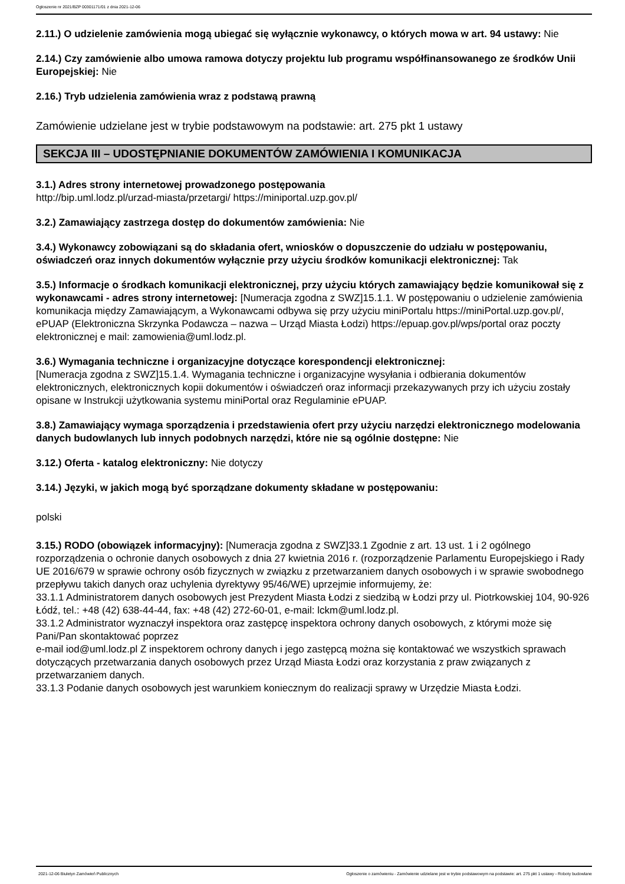Ogłoszenie nr 2021/BZP 00301171/01 z dnia 2021-12-06
2.11.) O udzielenie zamówienia mogą ubiegać się wyłącznie wykonawcy, o których mowa w art. 94 ustawy: Nie
2.14.) Czy zamówienie albo umowa ramowa dotyczy projektu lub programu współfinansowanego ze środków Unii Europejskiej: Nie
2.16.) Tryb udzielenia zamówienia wraz z podstawą prawną
Zamówienie udzielane jest w trybie podstawowym na podstawie: art. 275 pkt 1 ustawy
SEKCJA III – UDOSTĘPNIANIE DOKUMENTÓW ZAMÓWIENIA I KOMUNIKACJA
3.1.) Adres strony internetowej prowadzonego postępowania
http://bip.uml.lodz.pl/urzad-miasta/przetargi/ https://miniportal.uzp.gov.pl/
3.2.) Zamawiający zastrzega dostęp do dokumentów zamówienia: Nie
3.4.) Wykonawcy zobowiązani są do składania ofert, wniosków o dopuszczenie do udziału w postępowaniu, oświadczeń oraz innych dokumentów wyłącznie przy użyciu środków komunikacji elektronicznej: Tak
3.5.) Informacje o środkach komunikacji elektronicznej, przy użyciu których zamawiający będzie komunikował się z wykonawcami - adres strony internetowej: [Numeracja zgodna z SWZ]15.1.1. W postępowaniu o udzielenie zamówienia komunikacja między Zamawiającym, a Wykonawcami odbywa się przy użyciu miniPortalu https://miniPortal.uzp.gov.pl/, ePUAP (Elektroniczna Skrzynka Podawcza – nazwa – Urząd Miasta Łodzi) https://epuap.gov.pl/wps/portal oraz poczty elektronicznej e mail: zamowienia@uml.lodz.pl.
3.6.) Wymagania techniczne i organizacyjne dotyczące korespondencji elektronicznej:
[Numeracja zgodna z SWZ]15.1.4. Wymagania techniczne i organizacyjne wysyłania i odbierania dokumentów elektronicznych, elektronicznych kopii dokumentów i oświadczeń oraz informacji przekazywanych przy ich użyciu zostały opisane w Instrukcji użytkowania systemu miniPortal oraz Regulaminie ePUAP.
3.8.) Zamawiający wymaga sporządzenia i przedstawienia ofert przy użyciu narzędzi elektronicznego modelowania danych budowlanych lub innych podobnych narzędzi, które nie są ogólnie dostępne: Nie
3.12.) Oferta - katalog elektroniczny: Nie dotyczy
3.14.) Języki, w jakich mogą być sporządzane dokumenty składane w postępowaniu:
polski
3.15.) RODO (obowiązek informacyjny): [Numeracja zgodna z SWZ]33.1 Zgodnie z art. 13 ust. 1 i 2 ogólnego rozporządzenia o ochronie danych osobowych z dnia 27 kwietnia 2016 r. (rozporządzenie Parlamentu Europejskiego i Rady UE 2016/679 w sprawie ochrony osób fizycznych w związku z przetwarzaniem danych osobowych i w sprawie swobodnego przepływu takich danych oraz uchylenia dyrektywy 95/46/WE) uprzejmie informujemy, że:
33.1.1 Administratorem danych osobowych jest Prezydent Miasta Łodzi z siedzibą w Łodzi przy ul. Piotrkowskiej 104, 90-926 Łódź, tel.: +48 (42) 638-44-44, fax: +48 (42) 272-60-01, e-mail: lckm@uml.lodz.pl.
33.1.2 Administrator wyznaczył inspektora oraz zastępcę inspektora ochrony danych osobowych, z którymi może się Pani/Pan skontaktować poprzez
e-mail iod@uml.lodz.pl Z inspektorem ochrony danych i jego zastępcą można się kontaktować we wszystkich sprawach dotyczących przetwarzania danych osobowych przez Urząd Miasta Łodzi oraz korzystania z praw związanych z przetwarzaniem danych.
33.1.3 Podanie danych osobowych jest warunkiem koniecznym do realizacji sprawy w Urzędzie Miasta Łodzi.
2021-12-06 Biuletyn Zamówień Publicznych Ogłoszenie o zamówieniu - Zamówienie udzielane jest w trybie podstawowym na podstawie: art. 275 pkt 1 ustawy - Roboty budowlane